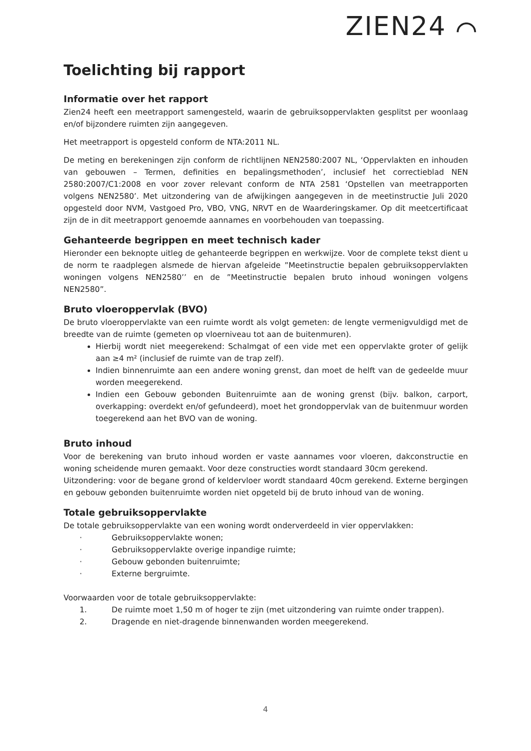ZIEN24 ⌒
Toelichting bij rapport
Informatie over het rapport
Zien24 heeft een meetrapport samengesteld, waarin de gebruiksoppervlakten gesplitst per woonlaag en/of bijzondere ruimten zijn aangegeven.
Het meetrapport is opgesteld conform de NTA:2011 NL.
De meting en berekeningen zijn conform de richtlijnen NEN2580:2007 NL, ‘Oppervlakten en inhouden van gebouwen – Termen, definities en bepalingsmethoden’, inclusief het correctieblad NEN 2580:2007/C1:2008 en voor zover relevant conform de NTA 2581 ‘Opstellen van meetrapporten volgens NEN2580’. Met uitzondering van de afwijkingen aangegeven in de meetinstructie Juli 2020 opgesteld door NVM, Vastgoed Pro, VBO, VNG, NRVT en de Waarderingskamer. Op dit meetcertificaat zijn de in dit meetrapport genoemde aannames en voorbehouden van toepassing.
Gehanteerde begrippen en meet technisch kader
Hieronder een beknopte uitleg de gehanteerde begrippen en werkwijze. Voor de complete tekst dient u de norm te raadplegen alsmede de hiervan afgeleide ”Meetinstructie bepalen gebruiksoppervlakten woningen volgens NEN2580’’ en de ”Meetinstructie bepalen bruto inhoud woningen volgens NEN2580”.
Bruto vloeroppervlak (BVO)
De bruto vloeroppervlakte van een ruimte wordt als volgt gemeten: de lengte vermenigvuldigd met de breedte van de ruimte (gemeten op vloerniveau tot aan de buitenmuren).
Hierbij wordt niet meegerekend: Schalmgat of een vide met een oppervlakte groter of gelijk aan ≥4 m² (inclusief de ruimte van de trap zelf).
Indien binnenruimte aan een andere woning grenst, dan moet de helft van de gedeelde muur worden meegerekend.
Indien een Gebouw gebonden Buitenruimte aan de woning grenst (bijv. balkon, carport, overkapping: overdekt en/of gefundeerd), moet het grondoppervlak van de buitenmuur worden toegerekend aan het BVO van de woning.
Bruto inhoud
Voor de berekening van bruto inhoud worden er vaste aannames voor vloeren, dakconstructie en woning scheidende muren gemaakt. Voor deze constructies wordt standaard 30cm gerekend.
Uitzondering: voor de begane grond of keldervloer wordt standaard 40cm gerekend. Externe bergingen en gebouw gebonden buitenruimte worden niet opgeteld bij de bruto inhoud van de woning.
Totale gebruiksoppervlakte
De totale gebruiksoppervlakte van een woning wordt onderverdeeld in vier oppervlakken:
· Gebruiksoppervlakte wonen;
· Gebruiksoppervlakte overige inpandige ruimte;
· Gebouw gebonden buitenruimte;
· Externe bergruimte.
Voorwaarden voor de totale gebruiksoppervlakte:
1. De ruimte moet 1,50 m of hoger te zijn (met uitzondering van ruimte onder trappen).
2. Dragende en niet-dragende binnenwanden worden meegerekend.
4